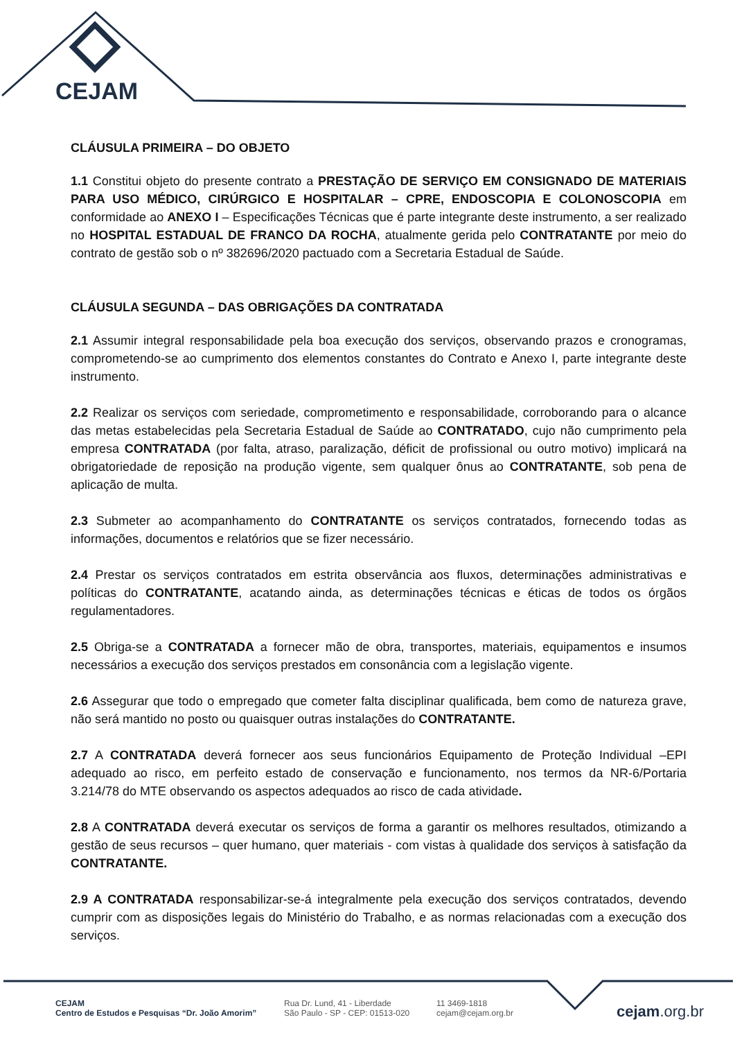CEJAM
CLÁUSULA PRIMEIRA – DO OBJETO
1.1 Constitui objeto do presente contrato a PRESTAÇÃO DE SERVIÇO EM CONSIGNADO DE MATERIAIS PARA USO MÉDICO, CIRÚRGICO E HOSPITALAR – CPRE, ENDOSCOPIA E COLONOSCOPIA em conformidade ao ANEXO I – Especificações Técnicas que é parte integrante deste instrumento, a ser realizado no HOSPITAL ESTADUAL DE FRANCO DA ROCHA, atualmente gerida pelo CONTRATANTE por meio do contrato de gestão sob o nº 382696/2020 pactuado com a Secretaria Estadual de Saúde.
CLÁUSULA SEGUNDA – DAS OBRIGAÇÕES DA CONTRATADA
2.1 Assumir integral responsabilidade pela boa execução dos serviços, observando prazos e cronogramas, comprometendo-se ao cumprimento dos elementos constantes do Contrato e Anexo I, parte integrante deste instrumento.
2.2 Realizar os serviços com seriedade, comprometimento e responsabilidade, corroborando para o alcance das metas estabelecidas pela Secretaria Estadual de Saúde ao CONTRATADO, cujo não cumprimento pela empresa CONTRATADA (por falta, atraso, paralização, déficit de profissional ou outro motivo) implicará na obrigatoriedade de reposição na produção vigente, sem qualquer ônus ao CONTRATANTE, sob pena de aplicação de multa.
2.3 Submeter ao acompanhamento do CONTRATANTE os serviços contratados, fornecendo todas as informações, documentos e relatórios que se fizer necessário.
2.4 Prestar os serviços contratados em estrita observância aos fluxos, determinações administrativas e políticas do CONTRATANTE, acatando ainda, as determinações técnicas e éticas de todos os órgãos regulamentadores.
2.5 Obriga-se a CONTRATADA a fornecer mão de obra, transportes, materiais, equipamentos e insumos necessários a execução dos serviços prestados em consonância com a legislação vigente.
2.6 Assegurar que todo o empregado que cometer falta disciplinar qualificada, bem como de natureza grave, não será mantido no posto ou quaisquer outras instalações do CONTRATANTE.
2.7 A CONTRATADA deverá fornecer aos seus funcionários Equipamento de Proteção Individual –EPI adequado ao risco, em perfeito estado de conservação e funcionamento, nos termos da NR-6/Portaria 3.214/78 do MTE observando os aspectos adequados ao risco de cada atividade.
2.8 A CONTRATADA deverá executar os serviços de forma a garantir os melhores resultados, otimizando a gestão de seus recursos – quer humano, quer materiais - com vistas à qualidade dos serviços à satisfação da CONTRATANTE.
2.9 A CONTRATADA responsabilizar-se-á integralmente pela execução dos serviços contratados, devendo cumprir com as disposições legais do Ministério do Trabalho, e as normas relacionadas com a execução dos serviços.
CEJAM
Centro de Estudos e Pesquisas “Dr. João Amorim”
Rua Dr. Lund, 41 - Liberdade
São Paulo - SP - CEP: 01513-020
11 3469-1818
cejam@cejam.org.br
cejam.org.br